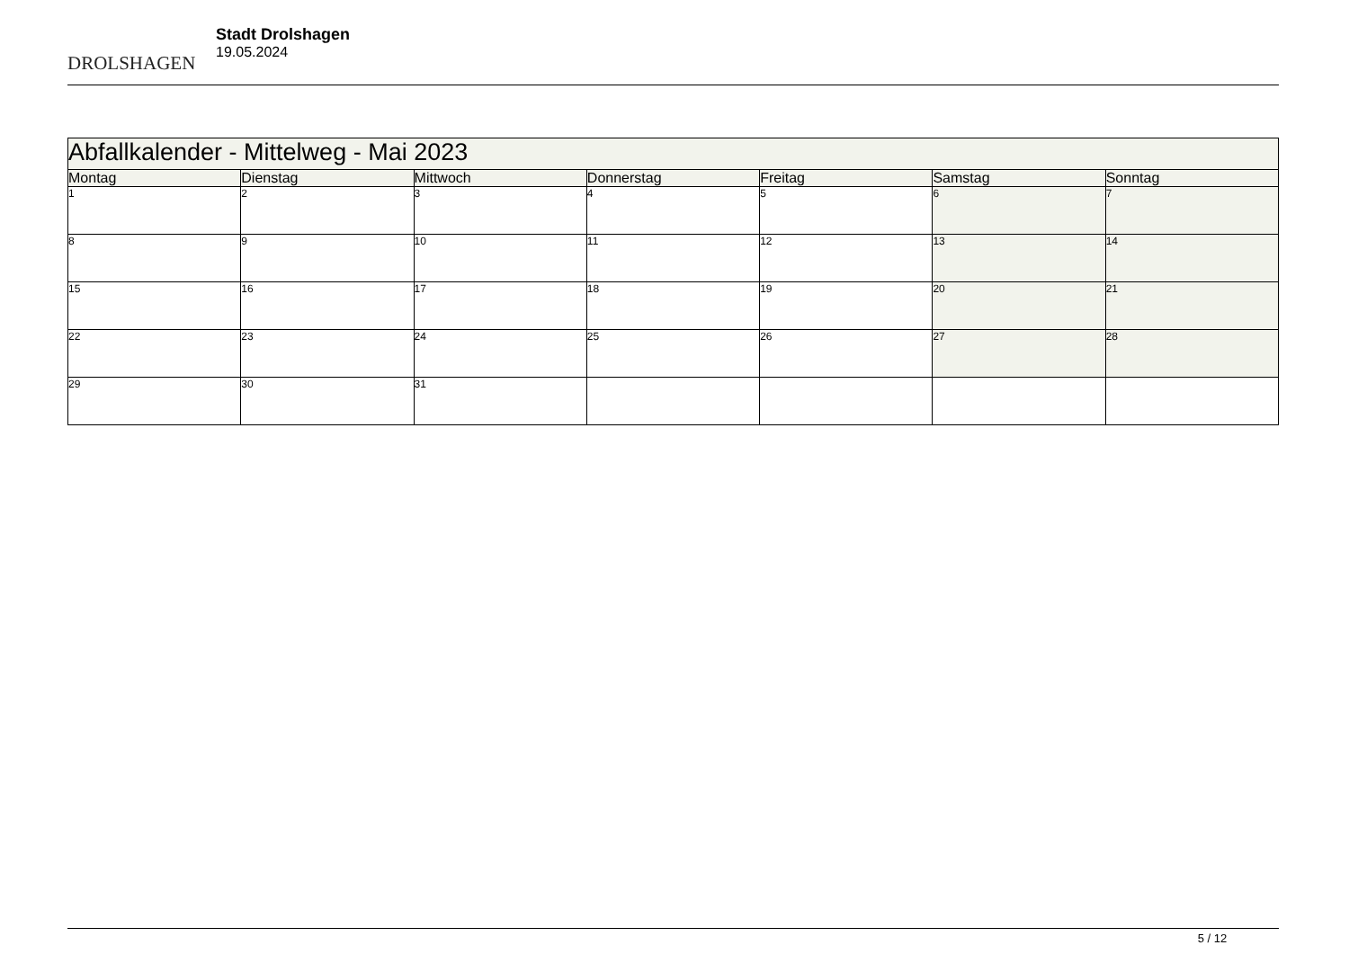DROLSHAGEN
Stadt Drolshagen
19.05.2024
| Abfallkalender - Mittelweg - Mai 2023 | | | | | | |
| --- | --- | --- | --- | --- | --- | --- |
| Montag | Dienstag | Mittwoch | Donnerstag | Freitag | Samstag | Sonntag |
| 1 | 2 | 3 | 4 | 5 | 6 | 7 |
| 8 | 9 | 10 | 11 | 12 | 13 | 14 |
| 15 | 16 | 17 | 18 | 19 | 20 | 21 |
| 22 | 23 | 24 | 25 | 26 | 27 | 28 |
| 29 | 30 | 31 | | | | |
5 / 12